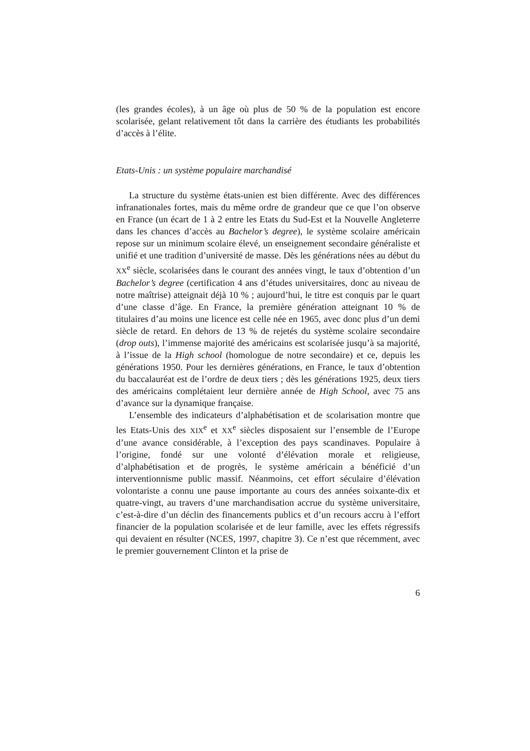(les grandes écoles), à un âge où plus de 50 % de la population est encore scolarisée, gelant relativement tôt dans la carrière des étudiants les probabilités d’accès à l’élite.
Etats-Unis : un système populaire marchandisé
La structure du système états-unien est bien différente. Avec des différences infranationales fortes, mais du même ordre de grandeur que ce que l’on observe en France (un écart de 1 à 2 entre les Etats du Sud-Est et la Nouvelle Angleterre dans les chances d’accès au Bachelor’s degree), le système scolaire américain repose sur un minimum scolaire élevé, un enseignement secondaire généraliste et unifié et une tradition d’université de masse. Dès les générations nées au début du XX<sup>e</sup> siècle, scolarisées dans le courant des années vingt, le taux d’obtention d’un Bachelor’s degree (certification 4 ans d’études universitaires, donc au niveau de notre maîtrise) atteignait déjà 10 % ; aujourd’hui, le titre est conquis par le quart d’une classe d’âge. En France, la première génération atteignant 10 % de titulaires d’au moins une licence est celle née en 1965, avec donc plus d’un demi siècle de retard. En dehors de 13 % de rejetés du système scolaire secondaire (drop outs), l’immense majorité des américains est scolarisée jusqu’à sa majorité, à l’issue de la High school (homologue de notre secondaire) et ce, depuis les générations 1950. Pour les dernières générations, en France, le taux d’obtention du baccalauréat est de l’ordre de deux tiers ; dès les générations 1925, deux tiers des américains complétaient leur dernière année de High School, avec 75 ans d’avance sur la dynamique française.
L’ensemble des indicateurs d’alphabétisation et de scolarisation montre que les Etats-Unis des XIX<sup>e</sup> et XX<sup>e</sup> siècles disposaient sur l’ensemble de l’Europe d’une avance considérable, à l’exception des pays scandinaves. Populaire à l’origine, fondé sur une volonté d’élévation morale et religieuse, d’alphabétisation et de progrès, le système américain a bénéficié d’un interventionnisme public massif. Néanmoins, cet effort séculaire d’élévation volontariste a connu une pause importante au cours des années soixante-dix et quatre-vingt, au travers d’une marchandisation accrue du système universitaire, c’est-à-dire d’un déclin des financements publics et d’un recours accru à l’effort financier de la population scolarisée et de leur famille, avec les effets régressifs qui devaient en résulter (NCES, 1997, chapitre 3). Ce n’est que récemment, avec le premier gouvernement Clinton et la prise de
6